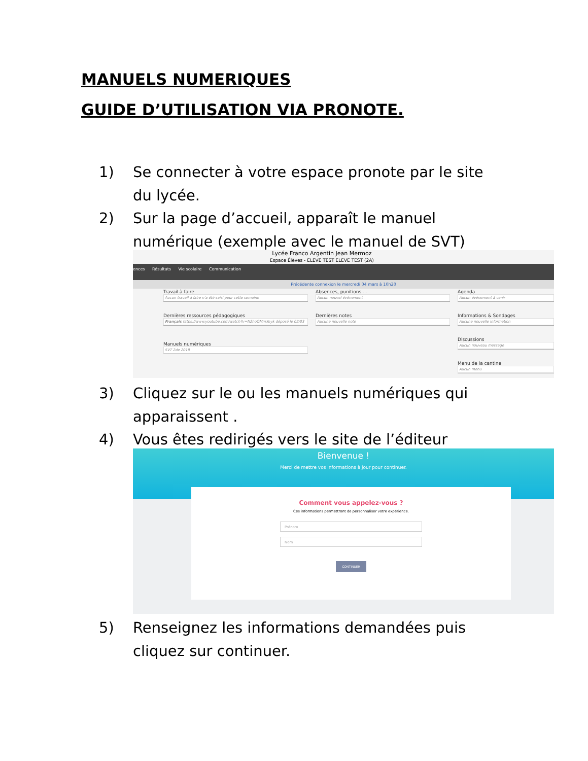MANUELS NUMERIQUES
GUIDE D’UTILISATION VIA PRONOTE.
1) Se connecter à votre espace pronote par le site du lycée.
2) Sur la page d’accueil, apparaît le manuel numérique (exemple avec le manuel de SVT)
Lycée Franco Argentin Jean Mermoz
Espace Élèves - ELEVE TEST ELEVE TEST (2A)
ences Résultats Vie scolaire Communication
Précédente connexion le mercredi 04 mars à 10h20
Travail à faire
Aucun travail à faire n'a été saisi pour cette semaine
Dernières ressources pédagogiques
Français https://www.youtube.com/watch?v=N2hoOMmXeyk déposé le 02/03
Manuels numériques
SVT 2de 2019
Absences, punitions ...
Aucun nouvel évènement
Dernières notes
Aucune nouvelle note
Agenda
Aucun évènement à venir
Informations & Sondages
Aucune nouvelle information
Discussions
Aucun nouveau message
Menu de la cantine
Aucun menu
3) Cliquez sur le ou les manuels numériques qui apparaissent .
4) Vous êtes redirigés vers le site de l’éditeur
Bienvenue !
Merci de mettre vos informations à jour pour continuer.
Comment vous appelez-vous ?
Ces informations permettront de personnaliser votre expérience.
Prénom
Nom
CONTINUER
5) Renseignez les informations demandées puis cliquez sur continuer.